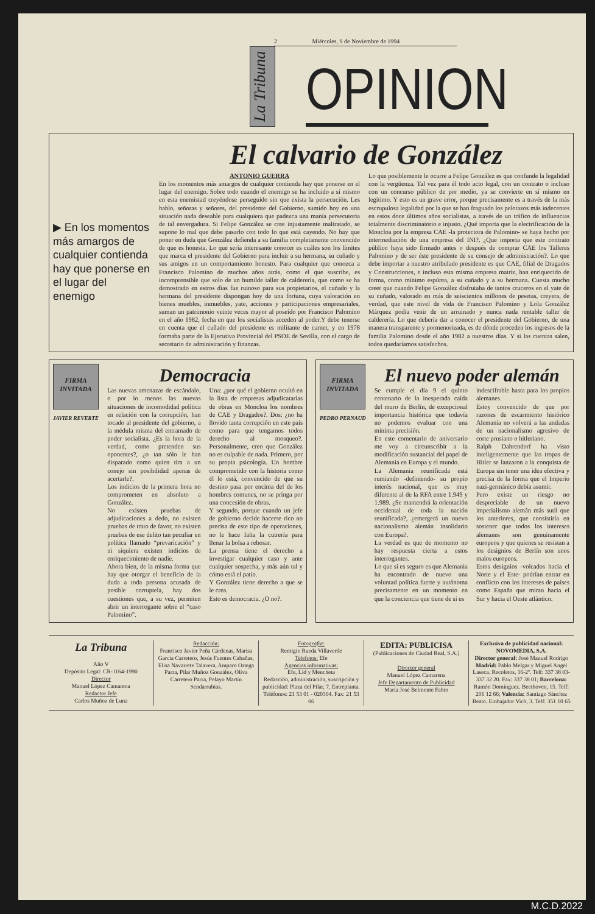2 Miércoles, 9 de Noviembre de 1994
La Tribuna
OPINION
El calvario de González
▶ En los momentos más amargos de cualquier contienda hay que ponerse en el lugar del enemigo
ANTONIO GUERRA
En los momentos más amargos de cualquier contienda hay que ponerse en el lugar del enemigo. Sobre todo cuando el enemigo se ha incluido a sí mismo en esta enemistad creyéndose perseguido sin que exista la persecución. Les hablo, señoras y señores, del presidente del Gobierno, sumido hoy en una situación nada deseable para cualquiera que padezca una manía persecutoria de tal envergadura. Si Felipe González se cree injustamente maltratado, se supone lo mal que debe pasarlo con todo lo que está cayendo. No hay que poner en duda que González defienda a su familia completamente convencido de que es honesta. Lo que sería interesante conocer es cuáles son los límites que marca el presidente del Gobierno para incluir a su hermana, su cuñado y sus amigos en un comportamiento honesto. Para cualquier que conozca a Francisco Palomino de muchos años atrás, como el que suscribe, es incomprensible que solo de un humilde taller de calderería, que como se ha demostrado en estros días fue ruinoso para sus propietarios, el cuñado y la hermana del presidente dispongan hoy de una fortuna, cuya valoración en bienes muebles, inmuebles, yate, acciones y participaciones empresariales, suman un patrimonio veinte veces mayor al poseído por Francisco Palomino en el año 1982, fecha en que los socialistas acceden al poder.Y debe tenerse en cuenta que el cuñado del presidente es militante de carnet, y en 1978 formaba parte de la Ejecutiva Provincial del PSOE de Sevilla, con el cargo de secretario de administración y finanzas.
Lo que posiblemente le ocurre a Felipe González es que confunde la legalidad con la vergüenza. Tal vez para él todo acto legal, con un contrato o incluso con un concurso público de por medio, ya se convierte en sí mismo en legítimo. Y esto es un grave error, porque precisamente es a través de la más escrupulosa legalidad por la que se han fraguado los pelotazos más indecentes en estos doce últimos años socialistas, a través de un tráfico de influencias totalmente discriminatorio e injusto. ¿Qué importa que la electrificación de la Moncloa por la empresa CAE -la protectora de Palomino- se haya hecho por intermediación de una empresa del INI?. ¿Que importa que este contrato público haya sido firmado antes o después de comprar CAE los Talleres Palomino y de ser éste presidente de su consejo de administración?. Lo que debe importar a nuestro atribulado presidente es que CAE, filial de Dragados y Construcciones, e incluso esta misma empresa matriz, han enriquecido de forma, como mínimo espúrea, a su cuñado y a su hermana. Cuesta mucho creer que cuando Felipe González disfrutaba de tantos cruceros en el yate de su cuñado, valorado en más de seiscientos millones de pesetas, creyera, de verdad, que este nivel de vida de Francisco Palomino y Lola González Márquez podía venir de un arruinado y nunca nada rentable taller de calderería. Lo que debería dar a conocer el presidente del Gobierno, de una manera transparente y pormenorizada, es de dónde proceden los ingresos de la familia Palomino desde el año 1982 a nuestros días. Y si las cuentas salen, todos quedaríamos satisfechos.
FIRMA INVITADA
JAVIER REVERTE
Democracia
Las nuevas amenazas de escándalo, o por lo menos las nuevas situaciones de incomodidad política en relación con la corrupción, han tocado al presidente del gobierno, a la médula misma del entramado de poder socialista. ¿Es la hora de la verdad, como pretenden sus oponentes?, ¿o tan sólo le han disparado como quien tira a un conejo sin posibilidad apenas de acertarle?.
Los indicios de la primera hora no comprometen en absoluto a González.
No existen pruebas de adjudicaciones a dedo, no existen pruebas de trato de favor, no existen pruebas de ese delito tan peculiar en política llamado “prevaricación” y ni siquiera existen indicios de enriquecimiento de nadie.
Ahora bien, de la misma forma que hay que otorgar el beneficio de la duda a toda persona acusada de posible corruptela, hay dos cuestiones que, a su vez, permiten abrir un interrogante sobre el “caso Palomino”.
Una: ¿por qué el gobierno ocultó en la lista de empresas adjudicatarias de obras en Moncloa los nombres de CAE y Dragados?. Dos: ¿no ha llovido tanta corrupción en este país como para que tengamos todos derecho al mosqueo?. Personalmente, creo que González no es culpable de nada. Primero, por su propia psicología. Un hombre comprometido con la historia como él lo está, convencido de que su destino pasa por encima del de los hombres comunes, no se pringa por una concesión de obras.
Y segundo, porque cuando un jefe de gobierno decide hacerse rico no precisa de este tipo de operaciones, no le hace falta la cutrería para llenar la bolsa a rebosar.
La prensa tiene el derecho a investigar cualquier caso y ante cualquier sospecha, y más aún tal y cómo está el patio.
Y González tiene derecho a que se le crea.
Esto es democracia. ¿O no?.
FIRMA INVITADA
PEDRO PERNAUD
El nuevo poder alemán
Se cumple el día 9 el quinto centenario de la inesperada caída del muro de Berlín, de excepcional importancia histórica que todavía no podemos evaluar con una mínima precisión.
En este comentario de aniversario me voy a circunscribir a la modificación sustancial del papel de Alemania en Europa y el mundo.
La Alemania reunificada está rumiando -definiendo- su propio interés nacional, que es muy diferente al de la RFA entre 1.949 y 1.989. ¿Se mantendrá la orientación occidental de toda la nación reunificada?, ¿emergerá un nuevo nacionalismo alemán insolidario con Europa?.
La verdad es que de momento no hay respuesta cierta a estos interrogantes.
Lo que sí es seguro es que Alemania ha encontrado de nuevo una voluntad política fuerte y autónoma precisamente en un momento en que la conciencia que tiene de sí es
indescifrable hasta para los propios alemanes.
Estoy convencido de que por razones de escarmiento histórico Alemania no volverá a las andadas de un nacionalismo agresivo de corte prusiano o hitleriano.
Ralph Dahrendorf ha visto inteligentemente que las tropas de Hitler se lanzaron a la conquista de Europa sin tener una idea efectiva y precisa de la forma que el Imperio nazi-germánico debía asumir.
Pero existe un riesgo no despreciable de un nuevo imperialismo alemán más sutil que los anteriores, que consistiría en sostener que todos los intereses alemanes son genuinamente europeos y que quienes se resistan a los designios de Berlín son unos malos europeos.
Estos designios -volcados hacia el Norte y el Este- podrían entrar en conflicto con los intereses de países como España que miran hacia el Sur y hacia el Oeste atlántico.
La Tribuna
Año V
Depósito Legal: CR-1164-1990
Director
Manuel López Camarena
Redactor Jefe
Carlos Muñoz de Luna
Redacción:
Francisco Javier Peña Cárdenas, Marisa García Carretero, Jesús Fuentes Cabañas, Elisa Navarrete Talavera, Amparo Ortega Parra, Pilar Muñoz González, Oliva Carretero Parra, Pelayo Martín Sendarrubias.
Fotografía:
Remigio Rueda Villaverde
Telefotos: Efe
Agencias informativas:
Efe, Lid y Mencheta
Redacción, administración, suscripción y publicidad: Plaza del Pilar, 7, Entreplanta. Teléfonos: 21 53 01 - 020304. Fax: 21 53 06
EDITA: PUBLICISA
(Publicaciones de Ciudad Real, S.A.)
Director general
Manuel López Camarena
Jefe Departamento de Publicidad
María José Belmonte Fabio
Exclusiva de publicidad nacional: NOVOMEDIA, S.A.
Director general: José Manuel Rodrigo
Madrid: Pablo Melgar y Miguel Angel Laseca. Recoletos, 16-2º. Telf: 337 38 03-337 32 20. Fax: 337 38 01; Barcelona: Ramón Domínguez. Beethoven, 15. Telf: 201 12 66; Valencia: Santiago Sánchez Beato. Embajador Vich, 3. Telf: 351 10 65
M.C.D.2022